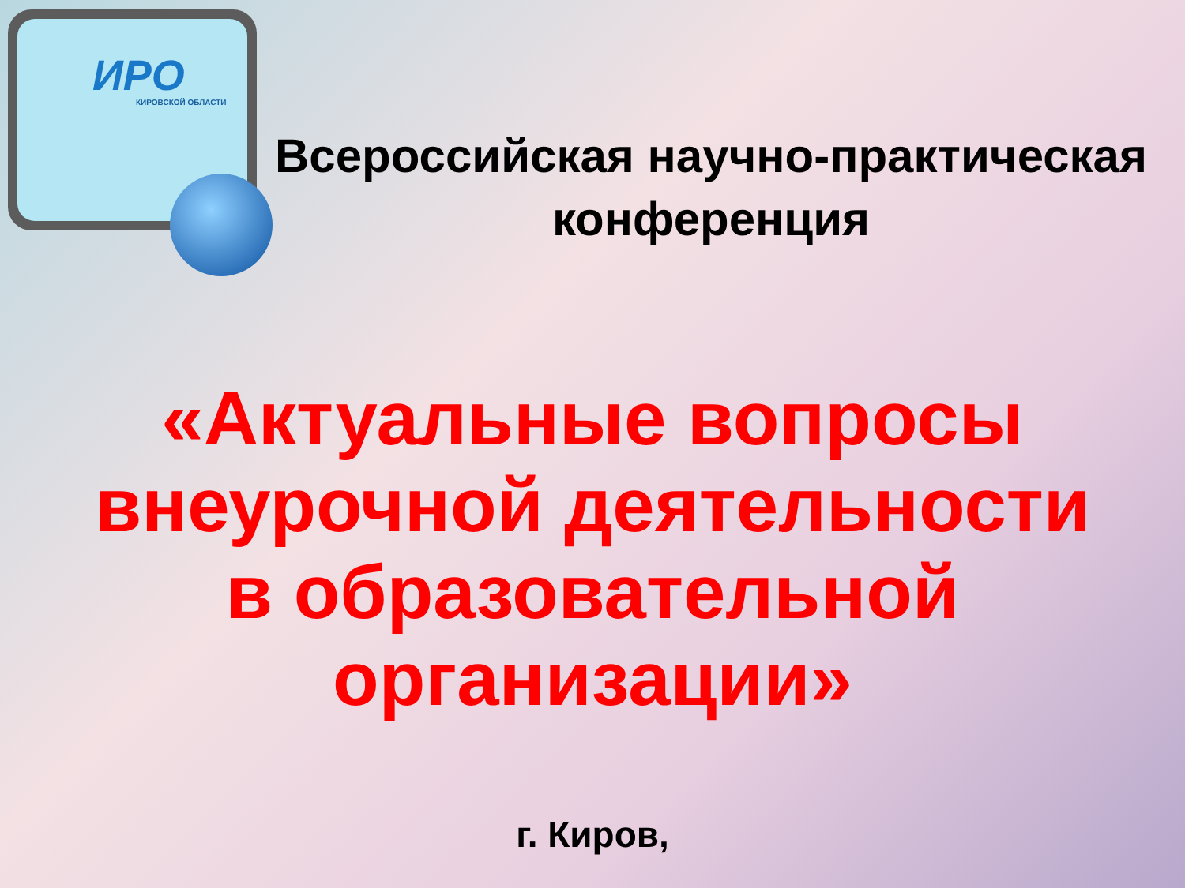ИРО
КИРОВСКОЙ ОБЛАСТИ
Всероссийская научно-практическая конференция
«Актуальные вопросы внеурочной деятельности в образовательной организации»
г. Киров,